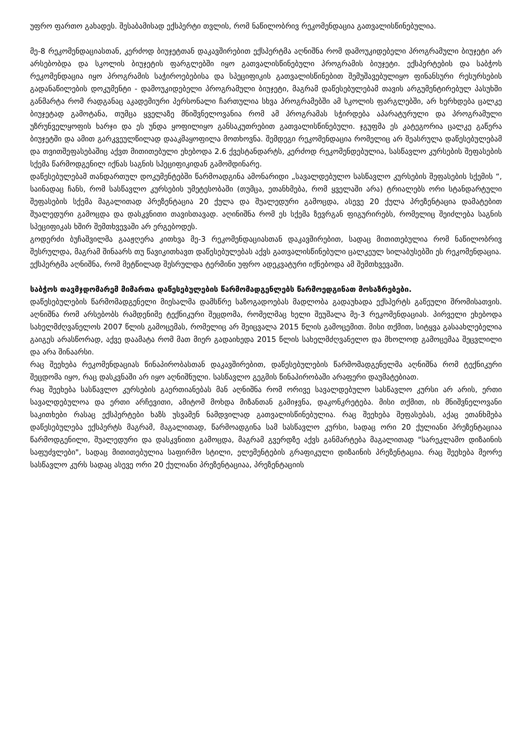უფრო ფართო გახადეს. შესაბამისად ექსპერტი თვლის, რომ ნაწილობრივ რეკომენდაცია გათვალისწინებულია.
მე-8 რეკომენდაციასთან, კერძოდ ბიუჯეტთან დაკავშირებით ექსპერტმა აღნიშნა რომ დამოუკიდებელი პროგრამული ბიუჯეტი არ არსებობდა და სკოლის ბიუჯეტის ფარგლებში იყო გათვალისწინებული პროგრამის ბიუჯეტი. ექსპერტების და საბჭოს რეკომენდაცია იყო პროგრამის საჭიროებებისა და სპეციფიკის გათვალისწინებით შემუშავებულიყო ფინანსური რესურსების გადანაწილების დოკუმენტი - დამოუკიდებელი პროგრამული ბიუჯეტი, მაგრამ დაწესებულებამ თავის არგუმენტირებულ პასუხში განმარტა რომ რადგანაც აკადემიური პერსონალი ჩართულია სხვა პროგრამებში ამ სკოლის ფარგლებში, არ ხერხდება ცალკე ბიუჯეტად გამოტანა, თუმცა ყველაზე მნიშვნელოვანია რომ ამ პროგრამას სჭირდება აპარატურული და პროგრამული უზრუნველყოფის ხარჯი და ეს უნდა ყოფილიყო განსაკუთრებით გათვალისწინებული. ჯგუფმა ეს კატეგორია ცალკე გაწერა ბიუჯეტში და ამით გარკვეულწილად დააკმაყოფილა მოთხოვნა. შემდეგი რეკომენდაცია რომელიც არ შეასრულა დაწესებულებამ და თვითშეფასებაშიც აქვთ მითითებული ეხებოდა 2.6 ქვესტანდარტს, კერძოდ რეკომენდებულია, სასწავლო კურსების შეფასების სქემა წარმოდგენილ იქნას საგნის სპეციფიკიდან გამომდინარე.
დაწესებულებამ თანდართულ დოკუმენტებში წარმოადგინა ამონარიდი „სავალდებულო სასწავლო კურსების შეფასების სქემის “, საინადაც ჩანს, რომ სასწავლო კურსების უმეტესობაში (თუმცა, ეთანხმება, რომ ყველაში არა) ტრიალებს ორი სტანდარტული შეფასების სქემა მაგალითად პრეზენტაცია 20 ქულა და შუალედური გამოცდა, ასევე 20 ქულა პრეზენტაცია დამატებით შუალედური გამოცდა და დასკვნითი თავისთავად. აღინიშნა რომ ეს სქემა ზევრგან ფიგურირებს, რომელიც შეიძლება საგნის სპეციფიკას ხშირ შემთხვევაში არ ერგებოდეს.
გოდერძი ბუჩაშვილმა გააჟღერა კითხვა მე-3 რეკომენდაციასთან დაკავშირებით, სადაც მითითებულია რომ ნაწილობრივ შესრულდა, მაგრამ შინაარს თუ წავიკითხავთ დაწესებულებას აქვს გათვალისწინებული ცალკეულ სილაბუსებში ეს რეკომენდაცია.
ექსპერტმა აღნიშნა, რომ მეტწილად შესრულდა ტერმინი უფრო ადეკვატური იქნებოდა ამ შემთხვევაში.
საბჭოს თავმჯდომარემ მიმართა დაწესებულების წარმომადგენლებს წარმოედგინათ მოსაზრებები.
დაწესებულების წარმომადგენელი მიესალმა დამსწრე საზოგადოებას მადლობა გადაუხადა ექსპერტს გაწეული შრომისათვის. აღნიშნა რომ არსებობს რამდენიმე ტექნიკური შეცდომა, რომელმაც ხელი შეუშალა მე-3 რეკომენდაციას. პირველი ეხებოდა სახელმძღვანელოს 2007 წლის გამოცემას, რომელიც არ შეიცვალა 2015 წლის გამოცემით. მისი თქმით, სიტყვა გასაახლებელია გაიგეს არასწორად, აქვე დაამატა რომ მათ მიერ გადაიხედა 2015 წლის სახელმძღვანელო და მხოლოდ გამოცემაა შეცვლილი და არა შინაარსი.
რაც შეეხება რეკომენდაციას წინაპირობასთან დაკავშირებით, დაწესებულების წარმომადგენელმა აღნიშნა რომ ტექნიკური შეცდომა იყო, რაც დასკვნაში არ იყო აღნიშნული. სასწავლო გეგმის წინაპირობაში არაფერი დაუმატებიათ.
რაც შეეხება სასწავლო კურსების გაერთიანებას მან აღნიშნა რომ ორივე სავალდებულო სასწავლო კურსი არ არის, ერთი სავალდებულოა და ერთი არჩევითი, ამიტომ მოხდა მიზანთან გამიჯვნა, დაკონკრეტება. მისი თქმით, ის მნიშვნელოვანი საკითხები რასაც ექსპერტები ხაზს უსვამენ ნამდვილად გათვალისწინებულია. რაც შეეხება შეფასებას, აქაც ეთანხმება დაწესებულება ექსპერტს მაგრამ, მაგალითად, წარმოადგინა სამ სასწავლო კურსი, სადაც ორი 20 ქულიანი პრეზენტაციაა წარმოდგენილი, შუალედური და დასკვნითი გამოცდა, მაგრამ გვერდზე აქვს განმარტება მაგალითად "სარეკლამო დიზაინის საფუძვლები", სადაც მითითებულია საფირმო სტილი, ელემენტების გრაფიკული დიზაინის პრეზენტაცია. რაც შეეხება მეორე სასწავლო კურს სადაც ასევე ორი 20 ქულიანი პრეზენტაციაა, პრეზენტაციის